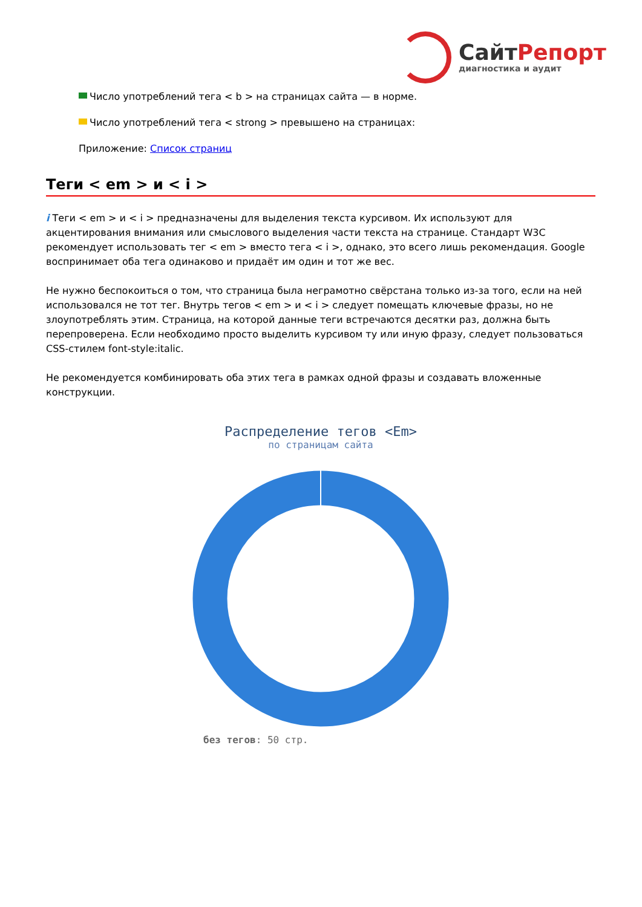СайтРепорт
диагностика и аудит
Число употреблений тега < b > на страницах сайта — в норме.
Число употреблений тега < strong > превышено на страницах:
Приложение: Список страниц
Теги < em > и < i >
i Теги < em > и < i > предназначены для выделения текста курсивом. Их используют для акцентирования внимания или смыслового выделения части текста на странице. Стандарт W3C рекомендует использовать тег < em > вместо тега < i >, однако, это всего лишь рекомендация. Google воспринимает оба тега одинаково и придаёт им один и тот же вес.
Не нужно беспокоиться о том, что страница была неграмотно свёрстана только из-за того, если на ней использовался не тот тег. Внутрь тегов < em > и < i > следует помещать ключевые фразы, но не злоупотреблять этим. Страница, на которой данные теги встречаются десятки раз, должна быть перепроверена. Если необходимо просто выделить курсивом ту или иную фразу, следует пользоваться CSS-стилем font-style:italic.
Не рекомендуется комбинировать оба этих тега в рамках одной фразы и создавать вложенные конструкции.
Распределение тегов <Em>
по страницам сайта
без тегов: 50 стр.